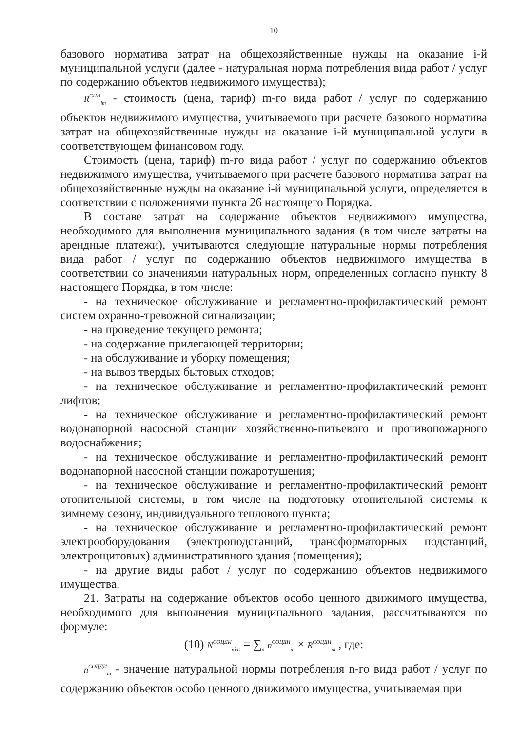10
базового норматива затрат на общехозяйственные нужды на оказание i-й муниципальной услуги (далее - натуральная норма потребления вида работ / услуг по содержанию объектов недвижимого имущества);
R<sup>СНИ</sup><sub>im</sub> - стоимость (цена, тариф) m-го вида работ / услуг по содержанию объектов недвижимого имущества, учитываемого при расчете базового норматива затрат на общехозяйственные нужды на оказание i-й муниципальной услуги в соответствующем финансовом году.
Стоимость (цена, тариф) m-го вида работ / услуг по содержанию объектов недвижимого имущества, учитываемого при расчете базового норматива затрат на общехозяйственные нужды на оказание i-й муниципальной услуги, определяется в соответствии с положениями пункта 26 настоящего Порядка.
В составе затрат на содержание объектов недвижимого имущества, необходимого для выполнения муниципального задания (в том числе затраты на арендные платежи), учитываются следующие натуральные нормы потребления вида работ / услуг по содержанию объектов недвижимого имущества в соответствии со значениями натуральных норм, определенных согласно пункту 8 настоящего Порядка, в том числе:
- на техническое обслуживание и регламентно-профилактический ремонт систем охранно-тревожной сигнализации;
- на проведение текущего ремонта;
- на содержание прилегающей территории;
- на обслуживание и уборку помещения;
- на вывоз твердых бытовых отходов;
- на техническое обслуживание и регламентно-профилактический ремонт лифтов;
- на техническое обслуживание и регламентно-профилактический ремонт водонапорной насосной станции хозяйственно-питьевого и противопожарного водоснабжения;
- на техническое обслуживание и регламентно-профилактический ремонт водонапорной насосной станции пожаротушения;
- на техническое обслуживание и регламентно-профилактический ремонт отопительной системы, в том числе на подготовку отопительной системы к зимнему сезону, индивидуального теплового пункта;
- на техническое обслуживание и регламентно-профилактический ремонт электрооборудования (электроподстанций, трансформаторных подстанций, электрощитовых) административного здания (помещения);
- на другие виды работ / услуг по содержанию объектов недвижимого имущества.
21. Затраты на содержание объектов особо ценного движимого имущества, необходимого для выполнения муниципального задания, рассчитываются по формуле:
(10) N<sup>СОЦДИ</sup><sub>iбаз</sub> = ∑<sub>n</sub> n<sup>СОЦДИ</sup><sub>in</sub> × R<sup>СОЦДИ</sup><sub>in</sub> , где:
n<sup>СОЦДИ</sup><sub>in</sub> - значение натуральной нормы потребления n-го вида работ / услуг по содержанию объектов особо ценного движимого имущества, учитываемая при